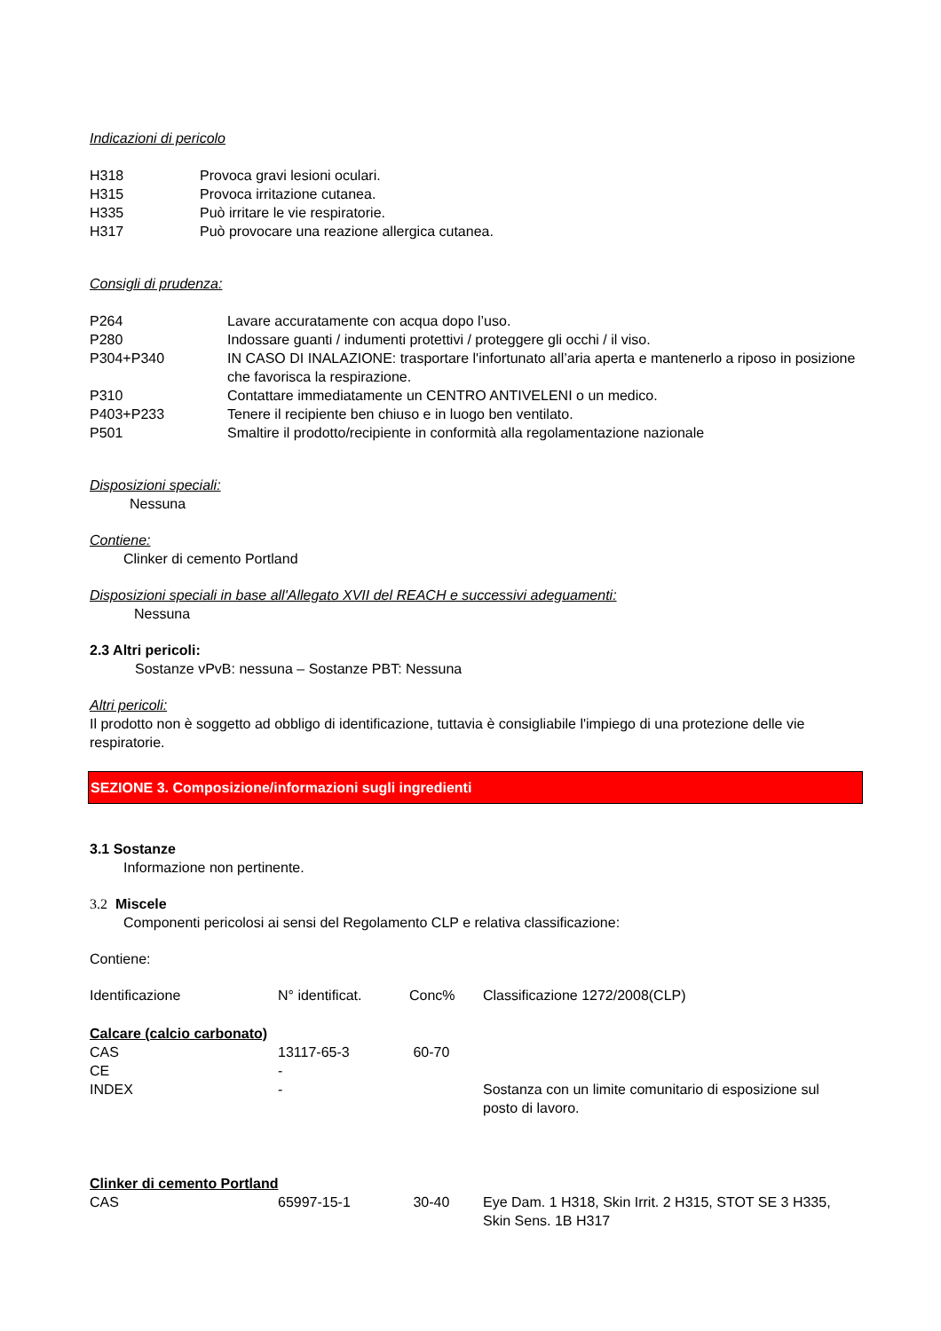Indicazioni di pericolo
| H318 | Provoca gravi lesioni oculari. |
| H315 | Provoca irritazione cutanea. |
| H335 | Può irritare le vie respiratorie. |
| H317 | Può provocare una reazione allergica cutanea. |
Consigli di prudenza:
| P264 | Lavare accuratamente con acqua dopo l’uso. |
| P280 | Indossare guanti / indumenti protettivi / proteggere gli occhi / il viso. |
| P304+P340 | IN CASO DI INALAZIONE: trasportare l'infortunato all’aria aperta e mantenerlo a riposo in posizione che favorisca la respirazione. |
| P310 | Contattare immediatamente un CENTRO ANTIVELENI o un medico. |
| P403+P233 | Tenere il recipiente ben chiuso e in luogo ben ventilato. |
| P501 | Smaltire il prodotto/recipiente in conformità alla regolamentazione nazionale |
Disposizioni speciali:
Nessuna
Contiene:
Clinker di cemento Portland
Disposizioni speciali in base all'Allegato XVII del REACH e successivi adeguamenti:
Nessuna
2.3 Altri pericoli:
Sostanze vPvB: nessuna – Sostanze PBT: Nessuna
Altri pericoli:
Il prodotto non è soggetto ad obbligo di identificazione, tuttavia è consigliabile l'impiego di una protezione delle vie respiratorie.
SEZIONE 3. Composizione/informazioni sugli ingredienti
3.1 Sostanze
Informazione non pertinente.
3.2 Miscele
Componenti pericolosi ai sensi del Regolamento CLP e relativa classificazione:
Contiene:
| Identificazione | N° identificat. | Conc% | Classificazione 1272/2008(CLP) |
| Calcare (calcio carbonato) | | | |
| CAS | 13117-65-3 | 60-70 | |
| CE | - | | |
| INDEX | - | | Sostanza con un limite comunitario di esposizione sul posto di lavoro. |
| Clinker di cemento Portland | | | |
| CAS | 65997-15-1 | 30-40 | Eye Dam. 1 H318, Skin Irrit. 2 H315, STOT SE 3 H335, Skin Sens. 1B H317 |